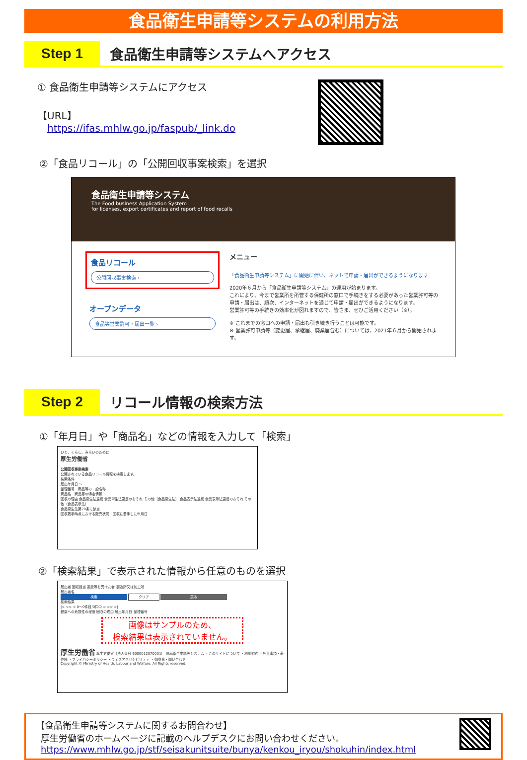食品衛生申請等システムの利用方法
Step 1
食品衛生申請等システムへアクセス
① 食品衛生申請等システムにアクセス
【URL】
https://ifas.mhlw.go.jp/faspub/_link.do
②「食品リコール」の「公開回収事案検索」を選択
食品衛生申請等システム
The Food business Application System
for licenses, export certificates and report of food recalls
食品リコール
公開回収事案検索 ›
オープンデータ
食品等営業許可・届出一覧 ›
メニュー
「食品衛生申請等システム」に開始に伴い、ネットで申請・届出ができるようになります
2020年６月から「食品衛生申請等システム」の運用が始まります。
これにより、今まで営業所を所管する保健所の窓口で手続きをする必要があった営業許可等の申請・届出は、順次、インターネットを通じて申請・届出ができるようになります。
営業許可等の手続きの効率化が図れますので、皆さま、ぜひご活用ください（※）。
※ これまでの窓口への申請・届出も引き続き行うことは可能です。
※ 営業許可申請等（変更届、承継届、廃業届含む）については、2021年６月から開始されます。
Step 2
リコール情報の検索方法
①「年月日」や「商品名」などの情報を入力して「検索」
ひと、くらし、みらいのために
厚生労働省
公開回収事案検索
公開されている食品リコール情報を検索します。
検索条件
届出年月日 ～
整理番号　商品等の一般名称
商品名　商品等の特定情報
回収の理由 食品衛生法違反 食品衛生法違反のおそれ その他（食品衛生法） 食品表示法違反 食品表示法違反のおそれ その他（食品表示法）
食品衛生法第20条に該当
回収着手時点における販売状況　回収に着手した年月日
②「検索結果」で表示された情報から任意のものを選択
届出者 回収担当 委託等を受けた者 製造所又は加工所
届出者名
検索 クリア 戻る
検索結果
|< << < 0～0件目/0件中 > >> >|
健康への危険性の程度 回収の理由 届出年月日 整理番号
画像はサンプルのため、
検索結果は表示されていません。
厚生労働省 厚生労働省（法人番号 6000012070001） 食品衛生申請等システム ・このサイトについて ・利用規約 ・免責事項・著作権 ・プライバシーポリシー ・ウェブアクセシビリティ ・御意見・問い合わせ
Copyright © Ministry of Health, Labour and Welfare, All Rights reserved.
【食品衛生申請等システムに関するお問合わせ】
厚生労働省のホームページに記載のヘルプデスクにお問い合わせください。
https://www.mhlw.go.jp/stf/seisakunitsuite/bunya/kenkou_iryou/shokuhin/index.html